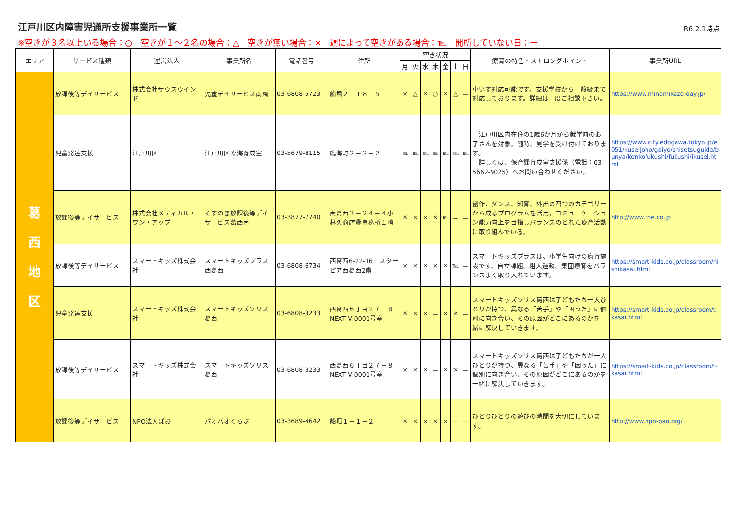江戸川区内障害児通所支援事業所一覧
R6.2.1時点
※空きが３名以上いる場合：○　空きが１～２名の場合：△　空きが無い場合：×　週によって空きがある場合：℡　開所していない日：ー
| エリア | サービス種類 | 運営法人 | 事業所名 | 電話番号 | 住所 | 空き状況 | | | | | | | 療育の特色・ストロングポイント | 事業所URL |
| --- | --- | --- | --- | --- | --- | --- | --- | --- | --- | --- | --- | --- | --- | --- |
| | | | | | | 月 | 火 | 水 | 木 | 金 | 土 | 日 | | |
| 葛 西 地 区 | 放課後等デイサービス | 株式会社サウスウインド | 児童デイサービス南風 | 03-6808-5723 | 船堀２－１８－５ | × | △ | × | ○ | × | △ | － | 車いす対応可能です。支援学校から一般級まで対応しております。詳細は一度ご相談下さい。 | https://www.minamikaze-day.jp/ |
| | 児童発達支援 | 江戸川区 | 江戸川区臨海育成室 | 03-5679-8115 | 臨海町２－２－２ | ℡ | ℡ | ℡ | ℡ | ℡ | ℡ | ℡ | 江戸川区内在住の1歳6か月から就学前のお子さんを対象。随時、見学を受け付けております。 詳しくは、保育課育成室支援係（電話：03-5662-9025）へお問い合わせください。 | https://www.city.edogawa.tokyo.jp/e051/kuseijoho/gaiyo/shisetsuguide/bunya/kenkofukushi/fukushi/ikusei.html |
| | 放課後等デイサービス | 株式会社メディカル・ワン・アップ | くすのき放課後等デイサービス葛西南 | 03-3877-7740 | 南葛西３－２４－４小林久商店貸事務所１階 | × | × | × | × | ℡ | － | － | 創作、ダンス、知育、外出の四つのカテゴリーから成るプログラムを活用。コミュニケーション能力向上を目指しバランスのとれた療育活動に取り組んでいる。 | http://www.rhe.co.jp |
| | 放課後等デイサービス | スマートキッズ株式会社 | スマートキッズプラス西葛西 | 03-6808-6734 | 西葛西6-22-16 スターピア西葛西2階 | × | × | × | × | × | ℡ | － | スマートキッズプラスは、小学生向けの療育施設です。自立課題、粗大運動、集団療育をバランスよく取り入れています。 | https://smart-kids.co.jp/classroom/nishikasai.html |
| | 児童発達支援 | スマートキッズ株式会社 | スマートキッズソリス葛西 | 03-6808-3233 | 西葛西６丁目２７－８ NEXT V 0001号室 | × | × | × | － | × | × | － | スマートキッズソリス葛西は子どもたち一人ひとりが持つ、異なる「苦手」や「困った」に個別に向き合い、その原因がどこにあるのかを一緒に解決していきます。 | https://smart-kids.co.jp/classroom/t-kasai.html |
| | 放課後等デイサービス | スマートキッズ株式会社 | スマートキッズソリス葛西 | 03-6808-3233 | 西葛西６丁目２７－８ NEXT V 0001号室 | × | × | × | － | × | × | － | スマートキッズソリス葛西は子どもたちが一人ひとりが持つ、異なる「苦手」や「困った」に個別に向き合い、その原因がどこにあるのかを一緒に解決していきます。 | https://smart-kids.co.jp/classroom/t-kasai.html |
| | 放課後等デイサービス | NPO法人ぱお | パオパオくらぶ | 03-3689-4642 | 船堀１－１－２ | × | × | × | × | × | － | － | ひとりひとりの遊びの時間を大切にしています。 | http://www.npo-pao.org/ |